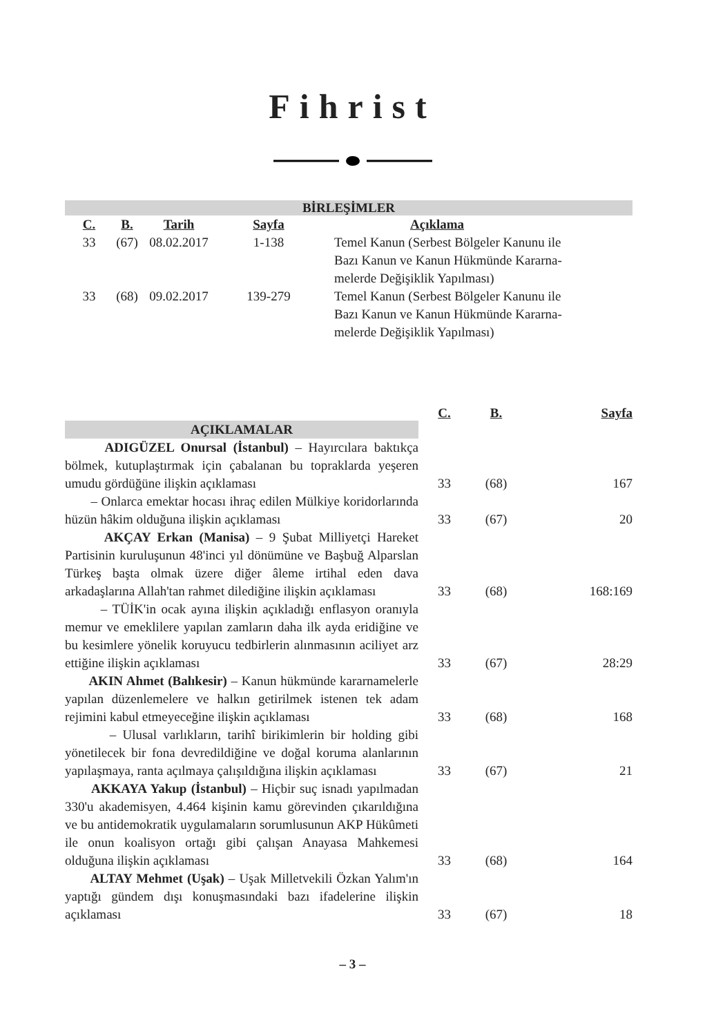Fihrist
BİRLEŞİMLER
| C. | B. | Tarih | Sayfa | Açıklama |
| --- | --- | --- | --- | --- |
| 33 | (67) | 08.02.2017 | 1-138 | Temel Kanun (Serbest Bölgeler Kanunu ile Bazı Kanun ve Kanun Hükmünde Kararna- melerde Değişiklik Yapılması) |
| 33 | (68) | 09.02.2017 | 139-279 | Temel Kanun (Serbest Bölgeler Kanunu ile Bazı Kanun ve Kanun Hükmünde Kararna- melerde Değişiklik Yapılması) |
| AÇIKLAMALAR | C. | B. | Sayfa |
| ADIGÜZEL Onursal (İstanbul) – Hayırcılara baktıkça bölmek, kutuplaştırmak için çabalanan bu topraklarda yeşeren umudu gördüğüne ilişkin açıklaması | 33 | (68) | 167 |
| – Onlarca emektar hocası ihraç edilen Mülkiye koridorlarında hüzün hâkim olduğuna ilişkin açıklaması | 33 | (67) | 20 |
| AKÇAY Erkan (Manisa) – 9 Şubat Milliyetçi Hareket Partisinin kuruluşunun 48'inci yıl dönümüne ve Başbuğ Alparslan Türkeş başta olmak üzere diğer âleme irtihal eden dava arkadaşlarına Allah'tan rahmet dilediğine ilişkin açıklaması | 33 | (68) | 168:169 |
| – TÜİK'in ocak ayına ilişkin açıkladığı enflasyon oranıyla memur ve emeklilere yapılan zamların daha ilk ayda eridiğine ve bu kesimlere yönelik koruyucu tedbirlerin alınmasının aciliyet arz ettiğine ilişkin açıklaması | 33 | (67) | 28:29 |
| AKIN Ahmet (Balıkesir) – Kanun hükmünde kararnamelerle yapılan düzenlemelere ve halkın getirilmek istenen tek adam rejimini kabul etmeyeceğine ilişkin açıklaması | 33 | (68) | 168 |
| – Ulusal varlıkların, tarihî birikimlerin bir holding gibi yönetilecek bir fona devredildiğine ve doğal koruma alanlarının yapılaşmaya, ranta açılmaya çalışıldığına ilişkin açıklaması | 33 | (67) | 21 |
| AKKAYA Yakup (İstanbul) – Hiçbir suç isnadı yapılmadan 330'u akademisyen, 4.464 kişinin kamu görevinden çıkarıldığına ve bu antidemokratik uygulamaların sorumlusunun AKP Hükûmeti ile onun koalisyon ortağı gibi çalışan Anayasa Mahkemesi olduğuna ilişkin açıklaması | 33 | (68) | 164 |
| ALTAY Mehmet (Uşak) – Uşak Milletvekili Özkan Yalım'ın yaptığı gündem dışı konuşmasındaki bazı ifadelerine ilişkin açıklaması | 33 | (67) | 18 |
– 3 –